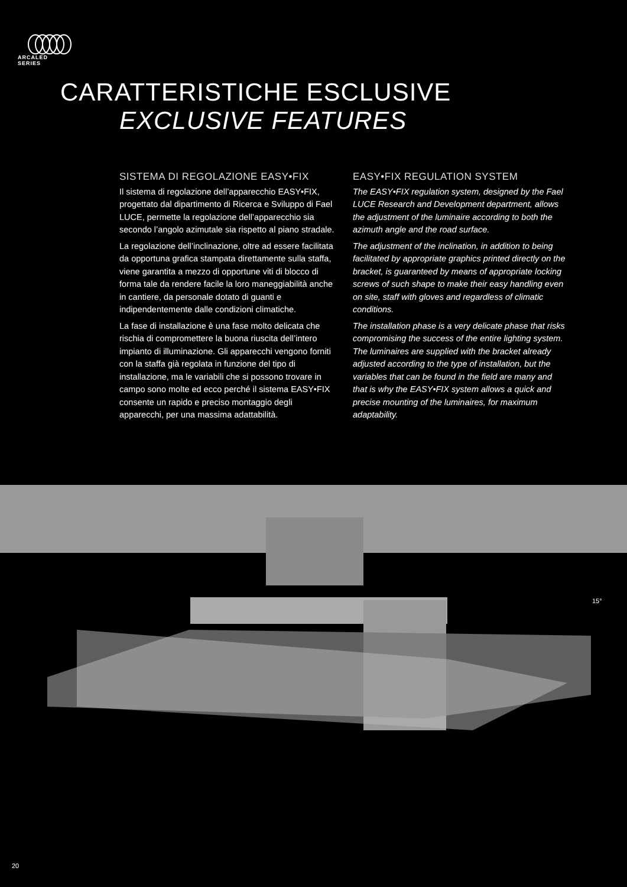ARCALED
SERIES
CARATTERISTICHE ESCLUSIVE
EXCLUSIVE FEATURES
SISTEMA DI REGOLAZIONE EASY•FIX
Il sistema di regolazione dell’apparecchio EASY•FIX, progettato dal dipartimento di Ricerca e Sviluppo di Fael LUCE, permette la regolazione dell’apparecchio sia secondo l’angolo azimutale sia rispetto al piano stradale.
La regolazione dell’inclinazione, oltre ad essere facilitata da opportuna grafica stampata direttamente sulla staffa, viene garantita a mezzo di opportune viti di blocco di forma tale da rendere facile la loro maneggiabilità anche in cantiere, da personale dotato di guanti e indipendentemente dalle condizioni climatiche.
La fase di installazione è una fase molto delicata che rischia di compromettere la buona riuscita dell’intero impianto di illuminazione. Gli apparecchi vengono forniti con la staffa già regolata in funzione del tipo di installazione, ma le variabili che si possono trovare in campo sono molte ed ecco perché il sistema EASY•FIX consente un rapido e preciso montaggio degli apparecchi, per una massima adattabilità.
EASY•FIX REGULATION SYSTEM
The EASY•FIX regulation system, designed by the Fael LUCE Research and Development department, allows the adjustment of the luminaire according to both the azimuth angle and the road surface.
The adjustment of the inclination, in addition to being facilitated by appropriate graphics printed directly on the bracket, is guaranteed by means of appropriate locking screws of such shape to make their easy handling even on site, staff with gloves and regardless of climatic conditions.
The installation phase is a very delicate phase that risks compromising the success of the entire lighting system. The luminaires are supplied with the bracket already adjusted according to the type of installation, but the variables that can be found in the field are many and that is why the EASY•FIX system allows a quick and precise mounting of the luminaires, for maximum adaptability.
15°
20